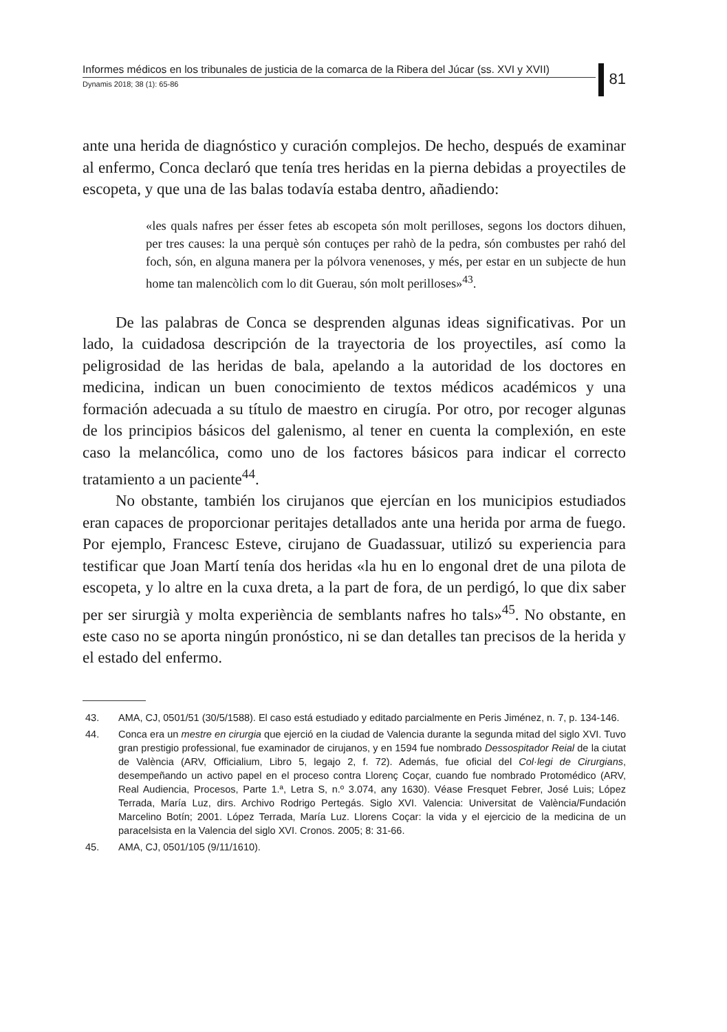Informes médicos en los tribunales de justicia de la comarca de la Ribera del Júcar (ss. XVI y XVII)
Dynamis 2018; 38 (1): 65-86
81
ante una herida de diagnóstico y curación complejos. De hecho, después de examinar al enfermo, Conca declaró que tenía tres heridas en la pierna debidas a proyectiles de escopeta, y que una de las balas todavía estaba dentro, añadiendo:
«les quals nafres per ésser fetes ab escopeta són molt perilloses, segons los doctors dihuen, per tres causes: la una perquè són contuçes per rahò de la pedra, són combustes per rahó del foch, són, en alguna manera per la pólvora venenoses, y més, per estar en un subjecte de hun home tan malencòlich com lo dit Guerau, són molt perilloses»<sup>43</sup>.
De las palabras de Conca se desprenden algunas ideas significativas. Por un lado, la cuidadosa descripción de la trayectoria de los proyectiles, así como la peligrosidad de las heridas de bala, apelando a la autoridad de los doctores en medicina, indican un buen conocimiento de textos médicos académicos y una formación adecuada a su título de maestro en cirugía. Por otro, por recoger algunas de los principios básicos del galenismo, al tener en cuenta la complexión, en este caso la melancólica, como uno de los factores básicos para indicar el correcto tratamiento a un paciente<sup>44</sup>.
No obstante, también los cirujanos que ejercían en los municipios estudiados eran capaces de proporcionar peritajes detallados ante una herida por arma de fuego. Por ejemplo, Francesc Esteve, cirujano de Guadassuar, utilizó su experiencia para testificar que Joan Martí tenía dos heridas «la hu en lo engonal dret de una pilota de escopeta, y lo altre en la cuxa dreta, a la part de fora, de un perdigó, lo que dix saber per ser sirurgià y molta experiència de semblants nafres ho tals»<sup>45</sup>. No obstante, en este caso no se aporta ningún pronóstico, ni se dan detalles tan precisos de la herida y el estado del enfermo.
43. AMA, CJ, 0501/51 (30/5/1588). El caso está estudiado y editado parcialmente en Peris Jiménez, n. 7, p. 134-146.
44. Conca era un mestre en cirurgia que ejerció en la ciudad de Valencia durante la segunda mitad del siglo XVI. Tuvo gran prestigio professional, fue examinador de cirujanos, y en 1594 fue nombrado Dessospitador Reial de la ciutat de València (ARV, Officialium, Libro 5, legajo 2, f. 72). Además, fue oficial del Col·legi de Cirurgians, desempeñando un activo papel en el proceso contra Llorenç Coçar, cuando fue nombrado Protomédico (ARV, Real Audiencia, Procesos, Parte 1.ª, Letra S, n.º 3.074, any 1630). Véase Fresquet Febrer, José Luis; López Terrada, María Luz, dirs. Archivo Rodrigo Pertegás. Siglo XVI. Valencia: Universitat de València/Fundación Marcelino Botín; 2001. López Terrada, María Luz. Llorens Coçar: la vida y el ejercicio de la medicina de un paracelsista en la Valencia del siglo XVI. Cronos. 2005; 8: 31-66.
45. AMA, CJ, 0501/105 (9/11/1610).